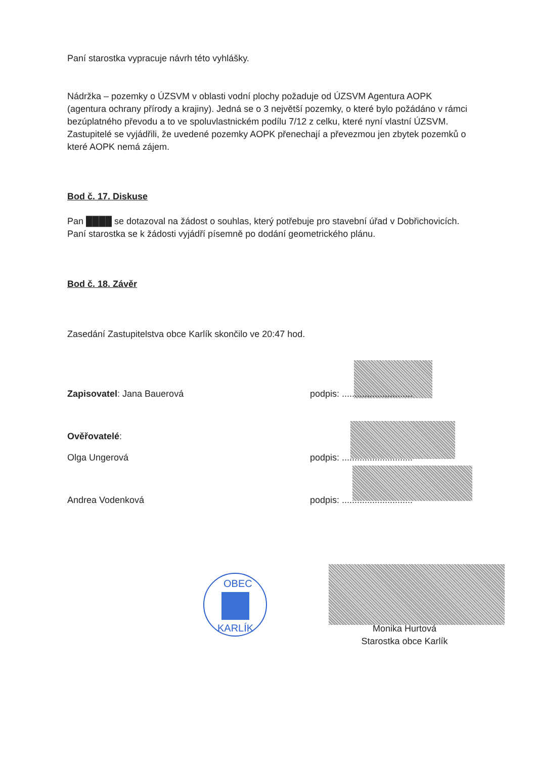Paní starostka vypracuje návrh této vyhlášky.
Nádržka – pozemky o ÚZSVM v oblasti vodní plochy požaduje od ÚZSVM Agentura AOPK (agentura ochrany přírody a krajiny). Jedná se o 3 největší pozemky, o které bylo požádáno v rámci bezúplatného převodu a to ve spoluvlastnickém podílu 7/12 z celku, které nyní vlastní ÚZSVM.
Zastupitelé se vyjádřili, že uvedené pozemky AOPK přenechají a převezmou jen zbytek pozemků o které AOPK nemá zájem.
Bod č. 17. Diskuse
Pan ████ se dotazoval na žádost o souhlas, který potřebuje pro stavební úřad v Dobřichovicích. Paní starostka se k žádosti vyjádří písemně po dodání geometrického plánu.
Bod č. 18. Závěr
Zasedání Zastupitelstva obce Karlík skončilo ve 20:47 hod.
Zapisovatel: Jana Bauerová podpis: ............................
Ověřovatelé:
Olga Ungerová podpis: ............................
Andrea Vodenková podpis: ............................
OBEC
KARLÍK
Monika Hurtová
Starostka obce Karlík